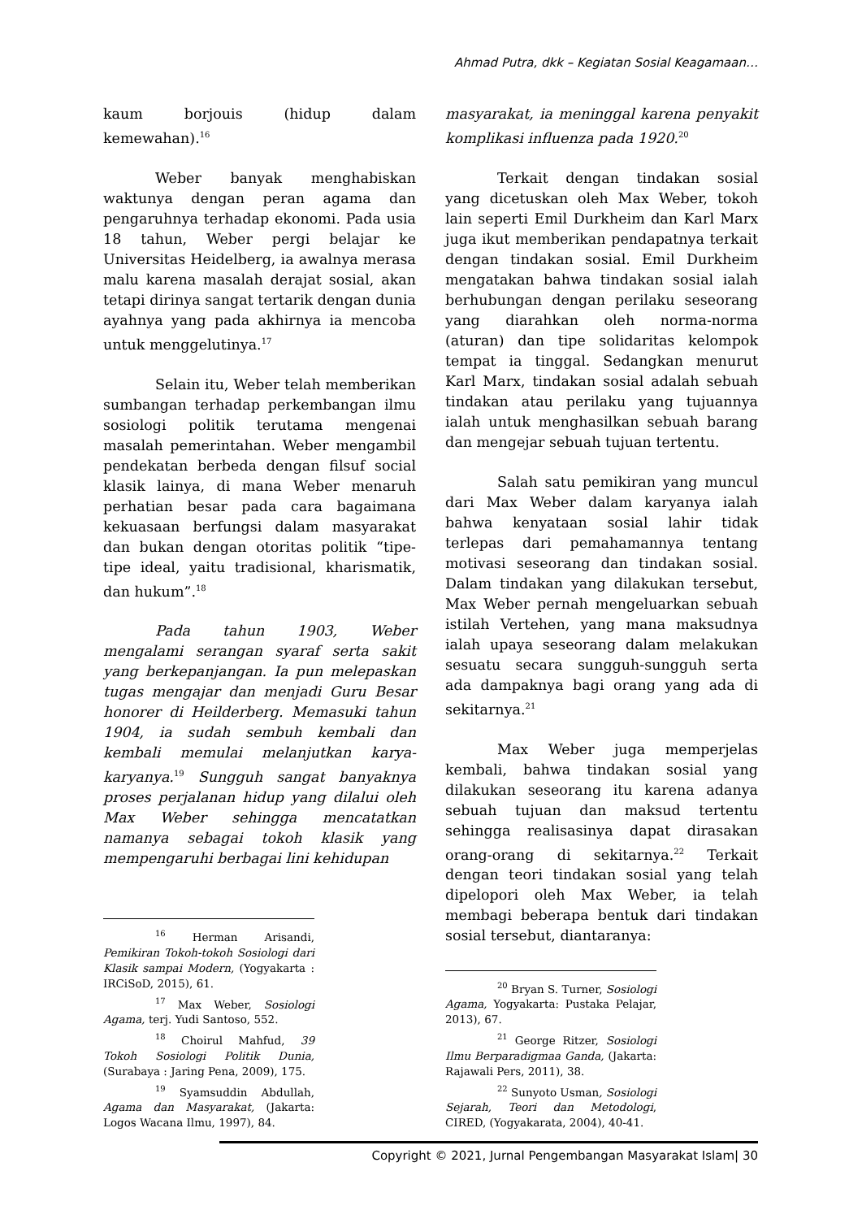Ahmad Putra, dkk – Kegiatan Sosial Keagamaan…
kaum borjouis (hidup dalam kemewahan).<sup>16</sup>
Weber banyak menghabiskan waktunya dengan peran agama dan pengaruhnya terhadap ekonomi. Pada usia 18 tahun, Weber pergi belajar ke Universitas Heidelberg, ia awalnya merasa malu karena masalah derajat sosial, akan tetapi dirinya sangat tertarik dengan dunia ayahnya yang pada akhirnya ia mencoba untuk menggelutinya.<sup>17</sup>
Selain itu, Weber telah memberikan sumbangan terhadap perkembangan ilmu sosiologi politik terutama mengenai masalah pemerintahan. Weber mengambil pendekatan berbeda dengan filsuf social klasik lainya, di mana Weber menaruh perhatian besar pada cara bagaimana kekuasaan berfungsi dalam masyarakat dan bukan dengan otoritas politik “tipe-tipe ideal, yaitu tradisional, kharismatik, dan hukum”.<sup>18</sup>
Pada tahun 1903, Weber mengalami serangan syaraf serta sakit yang berkepanjangan. Ia pun melepaskan tugas mengajar dan menjadi Guru Besar honorer di Heilderberg. Memasuki tahun 1904, ia sudah sembuh kembali dan kembali memulai melanjutkan karya-karyanya.<sup>19</sup> Sungguh sangat banyaknya proses perjalanan hidup yang dilalui oleh Max Weber sehingga mencatatkan namanya sebagai tokoh klasik yang mempengaruhi berbagai lini kehidupan
<sup>16</sup> Herman Arisandi, Pemikiran Tokoh-tokoh Sosiologi dari Klasik sampai Modern, (Yogyakarta : IRCiSoD, 2015), 61.
<sup>17</sup> Max Weber, Sosiologi Agama, terj. Yudi Santoso, 552.
<sup>18</sup> Choirul Mahfud, 39 Tokoh Sosiologi Politik Dunia, (Surabaya : Jaring Pena, 2009), 175.
<sup>19</sup> Syamsuddin Abdullah, Agama dan Masyarakat, (Jakarta: Logos Wacana Ilmu, 1997), 84.
masyarakat, ia meninggal karena penyakit komplikasi influenza pada 1920.<sup>20</sup>
Terkait dengan tindakan sosial yang dicetuskan oleh Max Weber, tokoh lain seperti Emil Durkheim dan Karl Marx juga ikut memberikan pendapatnya terkait dengan tindakan sosial. Emil Durkheim mengatakan bahwa tindakan sosial ialah berhubungan dengan perilaku seseorang yang diarahkan oleh norma-norma (aturan) dan tipe solidaritas kelompok tempat ia tinggal. Sedangkan menurut Karl Marx, tindakan sosial adalah sebuah tindakan atau perilaku yang tujuannya ialah untuk menghasilkan sebuah barang dan mengejar sebuah tujuan tertentu.
Salah satu pemikiran yang muncul dari Max Weber dalam karyanya ialah bahwa kenyataan sosial lahir tidak terlepas dari pemahamannya tentang motivasi seseorang dan tindakan sosial. Dalam tindakan yang dilakukan tersebut, Max Weber pernah mengeluarkan sebuah istilah Vertehen, yang mana maksudnya ialah upaya seseorang dalam melakukan sesuatu secara sungguh-sungguh serta ada dampaknya bagi orang yang ada di sekitarnya.<sup>21</sup>
Max Weber juga memperjelas kembali, bahwa tindakan sosial yang dilakukan seseorang itu karena adanya sebuah tujuan dan maksud tertentu sehingga realisasinya dapat dirasakan orang-orang di sekitarnya.<sup>22</sup> Terkait dengan teori tindakan sosial yang telah dipelopori oleh Max Weber, ia telah membagi beberapa bentuk dari tindakan sosial tersebut, diantaranya:
<sup>20</sup> Bryan S. Turner, Sosiologi Agama, Yogyakarta: Pustaka Pelajar, 2013), 67.
<sup>21</sup> George Ritzer, Sosiologi Ilmu Berparadigmaa Ganda, (Jakarta: Rajawali Pers, 2011), 38.
<sup>22</sup> Sunyoto Usman, Sosiologi Sejarah, Teori dan Metodologi, CIRED, (Yogyakarata, 2004), 40-41.
Copyright © 2021, Jurnal Pengembangan Masyarakat Islam| 30